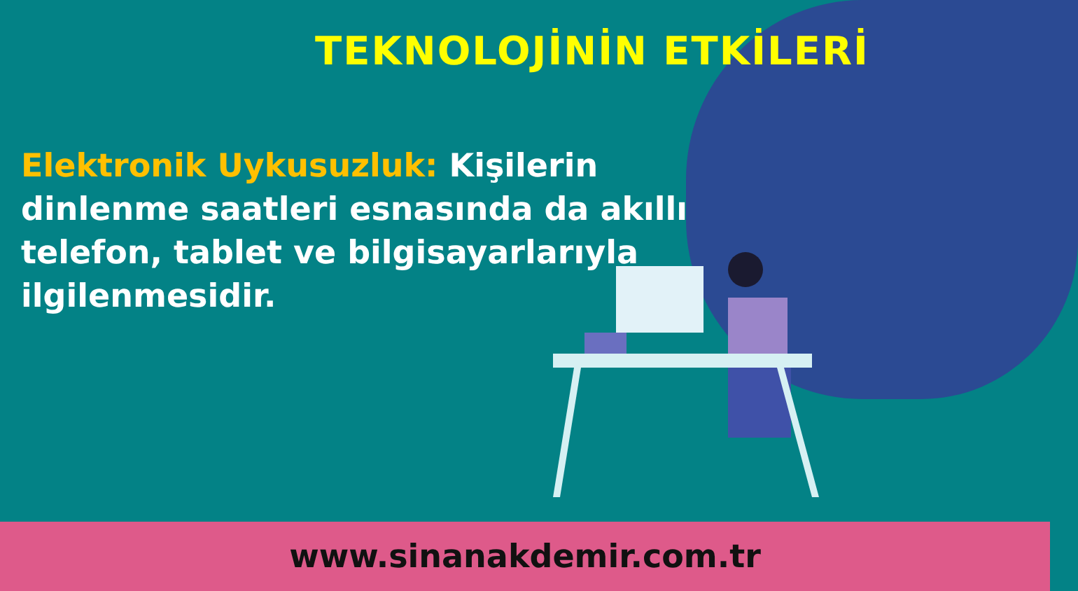TEKNOLOJİNİN ETKİLERİ
Elektronik Uykusuzluk: Kişilerin dinlenme saatleri esnasında da akıllı telefon, tablet ve bilgisayarlarıyla ilgilenmesidir.
www.sinanakdemir.com.tr